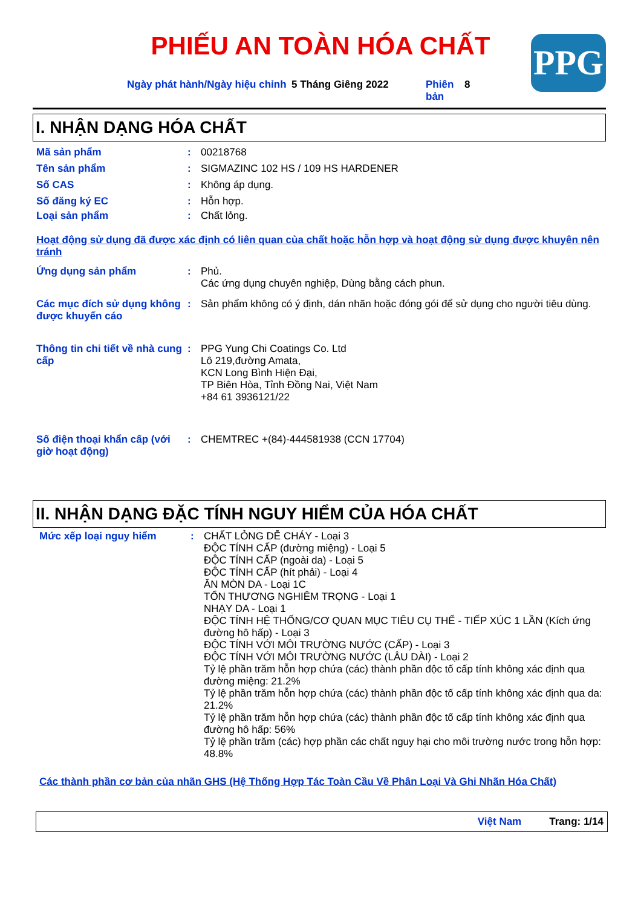PHIẾU AN TOÀN HÓA CHẤT PPG
Ngày phát hành/Ngày hiệu chỉnh
5 Tháng Giêng 2022 Phiên bản
8
I. NHẬN DẠNG HÓA CHẤT
Mã sản phẩm :
00218768
Tên sản phẩm :
SIGMAZINC 102 HS / 109 HS HARDENER
Số CAS :
Không áp dụng.
Số đăng ký EC :
Hỗn hợp.
Loại sản phẩm :
Chất lỏng.
Hoạt động sử dụng đã được xác định có liên quan của chất hoặc hỗn hợp và hoạt động sử dụng được khuyên nên tránh
Ứng dụng sản phẩm :
Phủ.
Các ứng dụng chuyên nghiệp, Dùng bằng cách phun.
Các mục đích sử dụng không được khuyến cáo
:
Sản phẩm không có ý định, dán nhãn hoặc đóng gói để sử dụng cho người tiêu dùng.
Thông tin chi tiết về nhà cung cấp
:
PPG Yung Chi Coatings Co. Ltd
Lô 219,đường Amata,
KCN Long Bình Hiện Đại,
TP Biên Hòa, Tỉnh Đồng Nai, Việt Nam
+84 61 3936121/22
Số điện thoại khẩn cấp (với giờ hoạt động)
:
CHEMTREC +(84)-444581938 (CCN 17704)
II. NHẬN DẠNG ĐẶC TÍNH NGUY HIỂM CỦA HÓA CHẤT
Mức xếp loại nguy hiểm :
CHẤT LỎNG DỄ CHÁY - Loại 3
ĐỘC TÍNH CẤP (đường miệng) - Loại 5
ĐỘC TÍNH CẤP (ngoài da) - Loại 5
ĐỘC TÍNH CẤP (hít phải) - Loại 4
ĂN MÒN DA - Loại 1C
TỔN THƯƠNG NGHIÊM TRỌNG - Loại 1
NHẠY DA - Loại 1
ĐỘC TÍNH HỆ THỐNG/CƠ QUAN MỤC TIÊU CỤ THỂ - TIẾP XÚC 1 LẦN (Kích ứng đường hô hấp) - Loại 3
ĐỘC TÍNH VỚI MÔI TRƯỜNG NƯỚC (CẤP) - Loại 3
ĐỘC TÍNH VỚI MÔI TRƯỜNG NƯỚC (LÂU DÀI) - Loại 2
Tỷ lệ phần trăm hỗn hợp chứa (các) thành phần độc tố cấp tính không xác định qua đường miệng: 21.2%
Tỷ lệ phần trăm hỗn hợp chứa (các) thành phần độc tố cấp tính không xác định qua da: 21.2%
Tỷ lệ phần trăm hỗn hợp chứa (các) thành phần độc tố cấp tính không xác định qua đường hô hấp: 56%
Tỷ lệ phần trăm (các) hợp phần các chất nguy hại cho môi trường nước trong hỗn hợp: 48.8%
Các thành phần cơ bản của nhãn GHS (Hệ Thống Hợp Tác Toàn Cầu Về Phân Loại Và Ghi Nhãn Hóa Chất)
Việt Nam Trang: 1/14